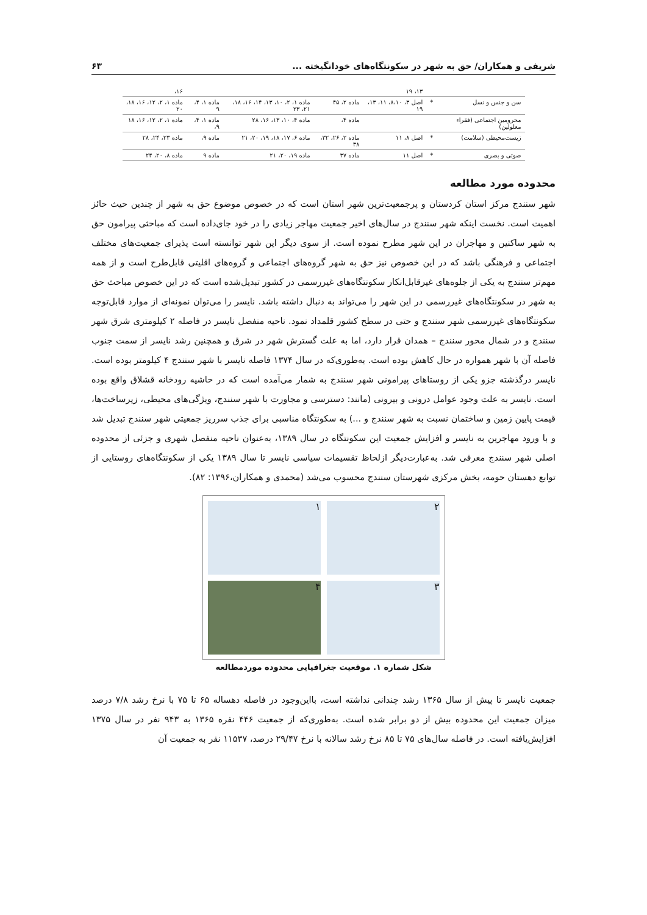شریفی و همکاران/ حق به شهر در سکونتگاه‌های خودانگیخته ... ۶۳
| | | ۱۳، ۱۹ | | | | ۱۶، |
| سن و جنس و نسل | * | اصل ۳، ۸،۱۰، ۱۱، ۱۳، ۱۹ | ماده ۲، ۴۵ | ماده ۱، ۲، ۱۰، ۱۳، ۱۴، ۱۶، ۱۸، ۲۱، ۲۳ | ماده ۱، ۴، ۹ | ماده ۱، ۲، ۱۲، ۱۶، ۱۸، ۲۰ |
| محرومین اجتماعی (فقراء معلولین) | | | ماده ۴، | ماده ۴، ۱۰، ۱۳، ۱۶، ۲۸ | ماده ۱، ۴، ۹، | ماده ۱، ۲، ۱۲، ۱۶، ۱۸ |
| زیست‌محیطی (سلامت) | * | اصل ۸، ۱۱ | ماده ۲، ۲۶، ۳۲، ۳۸ | ماده ۶، ۱۷، ۱۸، ۱۹، ۲۰، ۲۱ | ماده ۹، | ماده ۲۳، ۲۴، ۲۸ |
| صوتی و بصری | * | اصل ۱۱ | ماده ۳۷ | ماده ۱۹، ۲۰، ۲۱ | ماده ۹ | ماده ۸، ۲۰، ۲۴ |
محدوده مورد مطالعه
شهر سنندج مرکز استان کردستان و پرجمعیت‌ترین شهر استان است که در خصوص موضوع حق به شهر از چندین حیث حائز اهمیت است. نخست اینکه شهر سنندج در سال‌های اخیر جمعیت مهاجر زیادی را در خود جای‌داده است که مباحثی پیرامون حق به شهر ساکنین و مهاجران در این شهر مطرح نموده است. از سوی دیگر این شهر توانسته است پذیرای جمعیت‌های مختلف اجتماعی و فرهنگی باشد که در این خصوص نیز حق به شهر گروه‌های اجتماعی و گروه‌های اقلیتی قابل‌طرح است و از همه مهم‌تر سنندج به یکی از جلوه‌های غیرقابل‌انکار سکونتگاه‌های غیررسمی در کشور تبدیل‌شده است که در این خصوص مباحث حق به شهر در سکونتگاه‌های غیررسمی در این شهر را می‌تواند به دنبال داشته باشد. نایسر را می‌توان نمونه‌ای از موارد قابل‌توجه سکونتگاه‌های غیررسمی شهر سنندج و حتی در سطح کشور قلمداد نمود. ناحیه منفصل نایسر در فاصله ۲ کیلومتری شرق شهر سنندج و در شمال محور سنندج – همدان قرار دارد، اما به علت گسترش شهر در شرق و همچنین رشد نایسر از سمت جنوب فاصله آن با شهر همواره در حال کاهش بوده است. به‌طوری‌که در سال ۱۳۷۴ فاصله نایسر با شهر سنندج ۴ کیلومتر بوده است. نایسر درگذشته جزو یکی از روستاهای پیرامونی شهر سنندج به شمار می‌آمده است که در حاشیه رودخانه قشلاق واقع بوده است. نایسر به علت وجود عوامل درونی و بیرونی (مانند: دسترسی و مجاورت با شهر سنندج، ویژگی‌های محیطی، زیرساخت‌ها، قیمت پایین زمین و ساختمان نسبت به شهر سنندج و ...) به سکونتگاه مناسبی برای جذب سرریز جمعیتی شهر سنندج تبدیل شد و با ورود مهاجرین به نایسر و افزایش جمعیت این سکونتگاه در سال ۱۳۸۹، به‌عنوان ناحیه منفصل شهری و جزئی از محدوده اصلی شهر سنندج معرفی شد. به‌عبارت‌دیگر ازلحاظ تقسیمات سیاسی نایسر تا سال ۱۳۸۹ یکی از سکونتگاه‌های روستایی از توابع دهستان حومه، بخش مرکزی شهرستان سنندج محسوب می‌شد (محمدی و همکاران،۱۳۹۶: ۸۲).
۲
۱
۳
۴
شکل شماره ۱. موقعیت جغرافیایی محدوده موردمطالعه
جمعیت نایسر تا پیش از سال ۱۳۶۵ رشد چندانی نداشته است، بااین‌وجود در فاصله دهساله ۶۵ تا ۷۵ با نرخ رشد ۷/۸ درصد میزان جمعیت این محدوده بیش از دو برابر شده است. به‌طوری‌که از جمعیت ۴۴۶ نفره ۱۳۶۵ به ۹۴۳ نفر در سال ۱۳۷۵ افزایش‌یافته است. در فاصله سال‌های ۷۵ تا ۸۵ نرخ رشد سالانه با نرخ ۲۹/۴۷ درصد، ۱۱۵۳۷ نفر به جمعیت آن